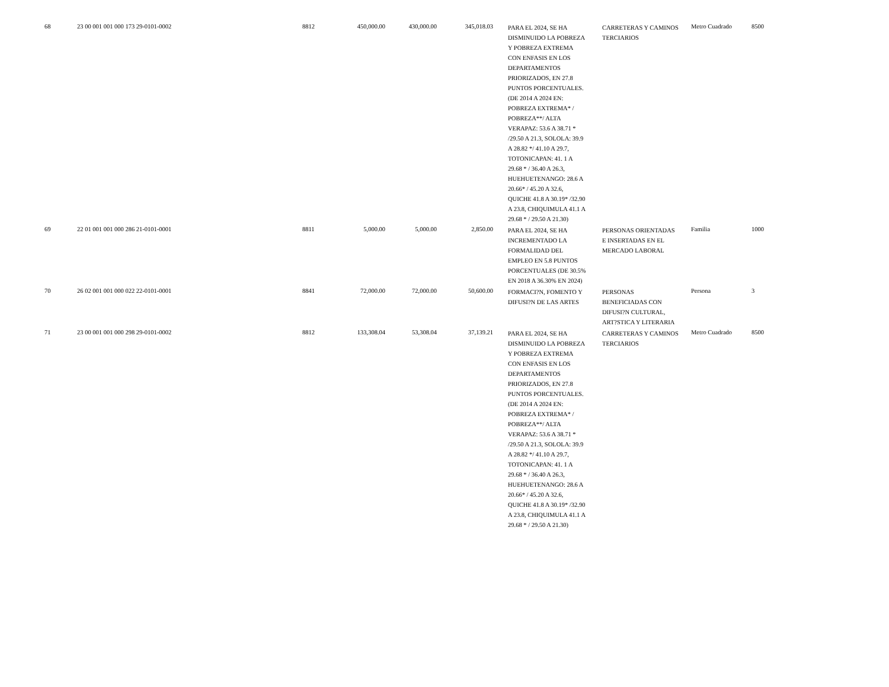| 68 | 23 00 001 001 000 173 29-0101-0002 | 8812 | 450,000.00 | 430,000.00 | 345,018.03 | PARA EL 2024, SE HA DISMINUIDO LA POBREZA Y POBREZA EXTREMA CON ENFASIS EN LOS DEPARTAMENTOS PRIORIZADOS, EN 27.8 PUNTOS PORCENTUALES. (DE 2014 A 2024 EN: POBREZA EXTREMA* / POBREZA**/ ALTA VERAPAZ: 53.6 A 38.71 * /29.50 A 21.3, SOLOLA: 39.9 A 28.82 */ 41.10 A 29.7, TOTONICAPAN: 41. 1 A 29.68 * / 36.40 A 26.3, HUEHUETENANGO: 28.6 A 20.66* / 45.20 A 32.6, QUICHE 41.8 A 30.19* /32.90 A 23.8, CHIQUIMULA 41.1 A 29.68 * / 29.50 A 21.30) | CARRETERAS Y CAMINOS TERCIARIOS | Metro Cuadrado | 8500 |
| 69 | 22 01 001 001 000 286 21-0101-0001 | 8811 | 5,000.00 | 5,000.00 | 2,850.00 | PARA EL 2024, SE HA INCREMENTADO LA FORMALIDAD DEL EMPLEO EN 5.8 PUNTOS PORCENTUALES (DE 30.5% EN 2018 A 36.30% EN 2024) | PERSONAS ORIENTADAS E INSERTADAS EN EL MERCADO LABORAL | Familia | 1000 |
| 70 | 26 02 001 001 000 022 22-0101-0001 | 8841 | 72,000.00 | 72,000.00 | 50,600.00 | FORMACI?N, FOMENTO Y DIFUSI?N DE LAS ARTES | PERSONAS BENEFICIADAS CON DIFUSI?N CULTURAL, ART?STICA Y LITERARIA | Persona | 3 |
| 71 | 23 00 001 001 000 298 29-0101-0002 | 8812 | 133,308.04 | 53,308.04 | 37,139.21 | PARA EL 2024, SE HA DISMINUIDO LA POBREZA Y POBREZA EXTREMA CON ENFASIS EN LOS DEPARTAMENTOS PRIORIZADOS, EN 27.8 PUNTOS PORCENTUALES. (DE 2014 A 2024 EN: POBREZA EXTREMA* / POBREZA**/ ALTA VERAPAZ: 53.6 A 38.71 * /29.50 A 21.3, SOLOLA: 39.9 A 28.82 */ 41.10 A 29.7, TOTONICAPAN: 41. 1 A 29.68 * / 36.40 A 26.3, HUEHUETENANGO: 28.6 A 20.66* / 45.20 A 32.6, QUICHE 41.8 A 30.19* /32.90 A 23.8, CHIQUIMULA 41.1 A 29.68 * / 29.50 A 21.30) | CARRETERAS Y CAMINOS TERCIARIOS | Metro Cuadrado | 8500 |